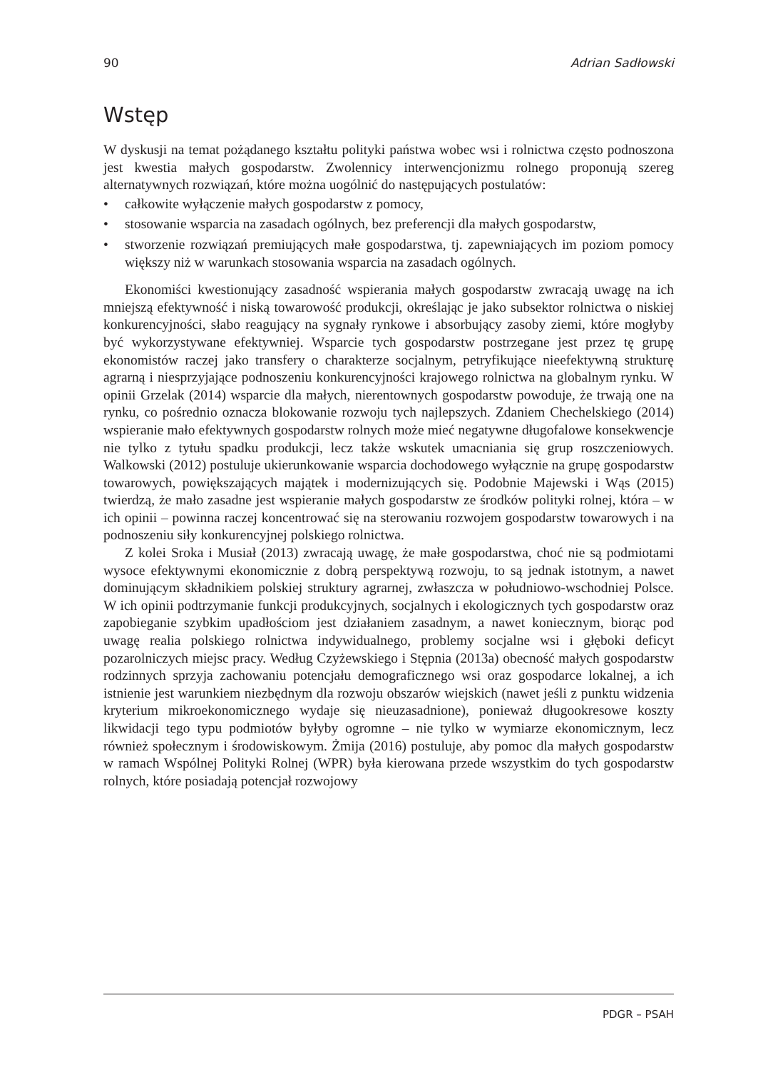90 Adrian Sadłowski
Wstęp
W dyskusji na temat pożądanego kształtu polityki państwa wobec wsi i rolnictwa często podnoszona jest kwestia małych gospodarstw. Zwolennicy interwencjonizmu rolnego proponują szereg alternatywnych rozwiązań, które można uogólnić do następujących postulatów:
• całkowite wyłączenie małych gospodarstw z pomocy,
• stosowanie wsparcia na zasadach ogólnych, bez preferencji dla małych gospodarstw,
• stworzenie rozwiązań premiujących małe gospodarstwa, tj. zapewniających im poziom pomocy większy niż w warunkach stosowania wsparcia na zasadach ogólnych.
Ekonomiści kwestionujący zasadność wspierania małych gospodarstw zwracają uwagę na ich mniejszą efektywność i niską towarowość produkcji, określając je jako subsektor rolnictwa o niskiej konkurencyjności, słabo reagujący na sygnały rynkowe i absorbujący zasoby ziemi, które mogłyby być wykorzystywane efektywniej. Wsparcie tych gospodarstw postrzegane jest przez tę grupę ekonomistów raczej jako transfery o charakterze socjalnym, petryfikujące nieefektywną strukturę agrarną i niesprzyjające podnoszeniu konkurencyjności krajowego rolnictwa na globalnym rynku. W opinii Grzelak (2014) wsparcie dla małych, nierentownych gospodarstw powoduje, że trwają one na rynku, co pośrednio oznacza blokowanie rozwoju tych najlepszych. Zdaniem Chechelskiego (2014) wspieranie mało efektywnych gospodarstw rolnych może mieć negatywne długofalowe konsekwencje nie tylko z tytułu spadku produkcji, lecz także wskutek umacniania się grup roszczeniowych. Walkowski (2012) postuluje ukierunkowanie wsparcia dochodowego wyłącznie na grupę gospodarstw towarowych, powiększających majątek i modernizujących się. Podobnie Majewski i Wąs (2015) twierdzą, że mało zasadne jest wspieranie małych gospodarstw ze środków polityki rolnej, która – w ich opinii – powinna raczej koncentrować się na sterowaniu rozwojem gospodarstw towarowych i na podnoszeniu siły konkurencyjnej polskiego rolnictwa.
Z kolei Sroka i Musiał (2013) zwracają uwagę, że małe gospodarstwa, choć nie są podmiotami wysoce efektywnymi ekonomicznie z dobrą perspektywą rozwoju, to są jednak istotnym, a nawet dominującym składnikiem polskiej struktury agrarnej, zwłaszcza w południowo-wschodniej Polsce. W ich opinii podtrzymanie funkcji produkcyjnych, socjalnych i ekologicznych tych gospodarstw oraz zapobieganie szybkim upadłościom jest działaniem zasadnym, a nawet koniecznym, biorąc pod uwagę realia polskiego rolnictwa indywidualnego, problemy socjalne wsi i głęboki deficyt pozarolniczych miejsc pracy. Według Czyżewskiego i Stępnia (2013a) obecność małych gospodarstw rodzinnych sprzyja zachowaniu potencjału demograficznego wsi oraz gospodarce lokalnej, a ich istnienie jest warunkiem niezbędnym dla rozwoju obszarów wiejskich (nawet jeśli z punktu widzenia kryterium mikroekonomicznego wydaje się nieuzasadnione), ponieważ długookresowe koszty likwidacji tego typu podmiotów byłyby ogromne – nie tylko w wymiarze ekonomicznym, lecz również społecznym i środowiskowym. Żmija (2016) postuluje, aby pomoc dla małych gospodarstw w ramach Wspólnej Polityki Rolnej (WPR) była kierowana przede wszystkim do tych gospodarstw rolnych, które posiadają potencjał rozwojowy
PDGR – PSAH